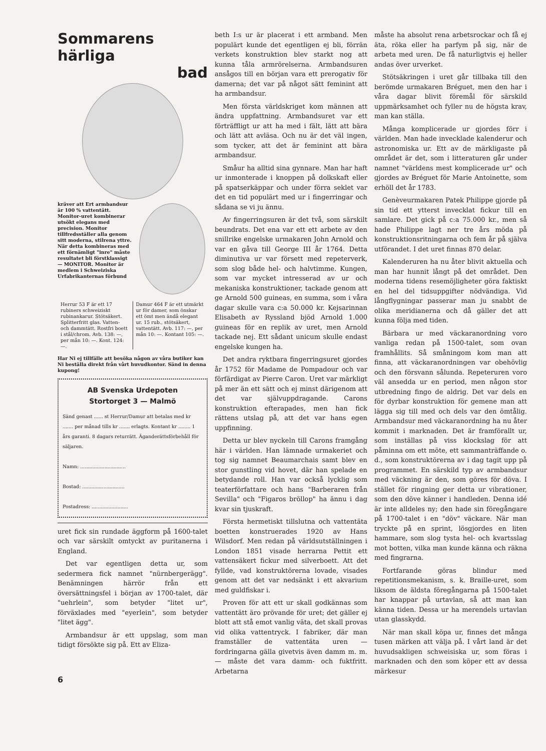Sommarens härliga
bad
kräver att Ert armbandsur är 100 % vattentätt. Monitor-uret kombinerar utsökt elegans med precision. Monitor tillfredsställer alla genom sitt moderna, stilrena yttre. När detta kombineras med ett förnämligt "inre" måste resultatet bli förstklassigt — MONITOR. Monitor är medlem i Schweiziska Urfabrikanternas förbund
Herrur 53 F är ett 17 rubiners schweiziskt rubinankarur. Stötsäkert. Splitterfritt glas. Vatten- och dammtätt. Rostfri boett i stål/chrom. Avb. 138: —, per mån 10: —. Kont. 124: —.
Damur 464 F är ett utmärkt ur för damer, som önskar ett ömt men ändå elegant ur. 15 rub., stötsäkert, vattentätt. Avb. 117: —, per mån 10: —. Kontant 105: —.
Har Ni ej tillfälle att besöka någon av våra butiker kan Ni beställa direkt från vårt huvudkontor. Sänd in denna kupong!
AB Svenska Urdepoten
Stortorget 3 — Malmö
Sänd genast ...... st Herrur/Damur att betalas med kr ....... per månad tills kr ....... erlagts. Kontant kr ........ 1 års garanti. 8 dagars returrätt. Äganderättsförbehåll för säljaren.
Namn: ..............................
Bostad: ............................
Postadress: ........................
uret fick sin rundade äggform på 1600-talet och var särskilt omtyckt av puritanerna i England.
Det var egentligen detta ur, som sedermera fick namnet "nürnbergerägg". Benämningen härrör från ett översättningsfel i början av 1700-talet, där "uehrlein", som betyder "litet ur", förväxlades med "eyerlein", som betyder "litet ägg".
Armbandsur är ett uppslag, som man tidigt försökte sig på. Ett av Eliza-
6
beth I:s ur är placerat i ett armband. Men populärt kunde det egentligen ej bli, förrän verkets konstruktion blev starkt nog att kunna tåla armrörelserna. Armbandsuren ansågos till en början vara ett prerogativ för damerna; det var på något sätt feminint att ha armbandsur.
Men första världskriget kom männen att ändra uppfattning. Armbandsuret var ett förträffligt ur att ha med i fält, lätt att bära och lätt att avläsa. Och nu är det väl ingen, som tycker, att det är feminint att bära armbandsur.
Småur ha alltid sina gynnare. Man har haft ur inmonterade i knoppen på dolkskaft eller på spatserkäppar och under förra seklet var det en tid populärt med ur i fingerringar och sådana se vi ju ännu.
Av fingerringsuren är det två, som särskilt beundrats. Det ena var ett ett arbete av den snillrike engelske urmakaren John Arnold och var en gåva till George III år 1764. Detta diminutiva ur var försett med repeterverk, som slog både hel- och halvtimme. Kungen, som var mycket intresserad av ur och mekaniska konstruktioner, tackade genom att ge Arnold 500 guineas, en summa, som i våra dagar skulle vara c:a 50.000 kr. Kejsarinnan Elisabeth av Ryssland bjöd Arnold 1.000 guineas för en replik av uret, men Arnold tackade nej. Ett sådant unicum skulle endast engelske kungen ha.
Det andra ryktbara fingerringsuret gjordes år 1752 för Madame de Pompadour och var förfärdigat av Pierre Caron. Uret var märkligt på mer än ett sätt och ej minst därigenom att det var självuppdragande. Carons konstruktion efterapades, men han fick rättens utslag på, att det var hans egen uppfinning.
Detta ur blev nyckeln till Carons framgång här i världen. Han lämnade urmakeriet och tog sig namnet Beaumarchais samt blev en stor gunstling vid hovet, där han spelade en betydande roll. Han var också lycklig som teaterförfattare och hans "Barberaren från Sevilla" och "Figaros bröllop" ha ännu i dag kvar sin tjuskraft.
Första hermetiskt tillslutna och vattentäta boetten konstruerades 1920 av Hans Wilsdorf. Men redan på världsutställningen i London 1851 visade herrarna Pettit ett vattensäkert fickur med silverboett. Att det fyllde, vad konstruktörerna lovade, visades genom att det var nedsänkt i ett akvarium med guldfiskar i.
Proven för att ett ur skall godkännas som vattentätt äro prövande för uret; det gäller ej blott att stå emot vanlig väta, det skall provas vid olika vattentryck. I fabriker, där man framställer de vattentäta uren — fordringarna gälla givetvis även damm m. m. — måste det vara damm- och fuktfritt. Arbetarna
måste ha absolut rena arbetsrockar och få ej äta, röka eller ha parfym på sig, när de arbeta med uren. De få naturligtvis ej heller andas över urverket.
Stötsäkringen i uret går tillbaka till den berömde urmakaren Bréguet, men den har i våra dagar blivit föremål för särskild uppmärksamhet och fyller nu de högsta krav, man kan ställa.
Många komplicerade ur gjordes förr i världen. Man hade invecklade kalenderur och astronomiska ur. Ett av de märkligaste på området är det, som i litteraturen går under namnet "världens mest komplicerade ur" och gjordes av Bréguet för Marie Antoinette, som erhöll det år 1783.
Genèveurmakaren Patek Philippe gjorde på sin tid ett ytterst invecklat fickur till en samlare. Det gick på c:a 75.000 kr., men så hade Philippe lagt ner tre års möda på konstruktionsritningarna och fem år på själva utförandet. I det uret finnas 870 delar.
Kalenderuren ha nu åter blivit aktuella och man har hunnit långt på det området. Den moderna tidens resemöjligheter göra faktiskt en hel del tidsuppgifter nödvändiga. Vid långflygningar passerar man ju snabbt de olika meridianerna och då gäller det att kunna följa med tiden.
Bärbara ur med väckaranordning voro vanliga redan på 1500-talet, som ovan framhållits. Så småningom kom man att finna, att väckaranordningen var obehövlig och den försvann sålunda. Repeteruren voro väl ansedda ur en period, men någon stor utbredning fingo de aldrig. Det var dels en för dyrbar konstruktion för gemene man att lägga sig till med och dels var den ömtålig. Armbandsur med väckaranordning ha nu åter kommit i marknaden. Det är framförallt ur, som inställas på viss klockslag för att påminna om ett möte, ett sammanträffande o. d., som konstruktörerna av i dag tagit upp på programmet. En särskild typ av armbandsur med väckning är den, som göres för döva. I stället för ringning ger detta ur vibrationer, som den döve känner i handleden. Denna idé är inte alldeles ny; den hade sin föregångare på 1700-talet i en "döv" väckare. När man tryckte på en sprint, lösgjordes en liten hammare, som slog tysta hel- och kvartsslag mot botten, vilka man kunde känna och räkna med fingrarna.
Fortfarande göras blindur med repetitionsmekanism, s. k. Braille-uret, som liksom de äldsta föregångarna på 1500-talet har knappar på urtavlan, så att man kan känna tiden. Dessa ur ha merendels urtavlan utan glasskydd.
När man skall köpa ur, finnes det många tusen märken att välja på. I vårt land är det huvudsakligen schweisiska ur, som föras i marknaden och den som köper ett av dessa märkesur